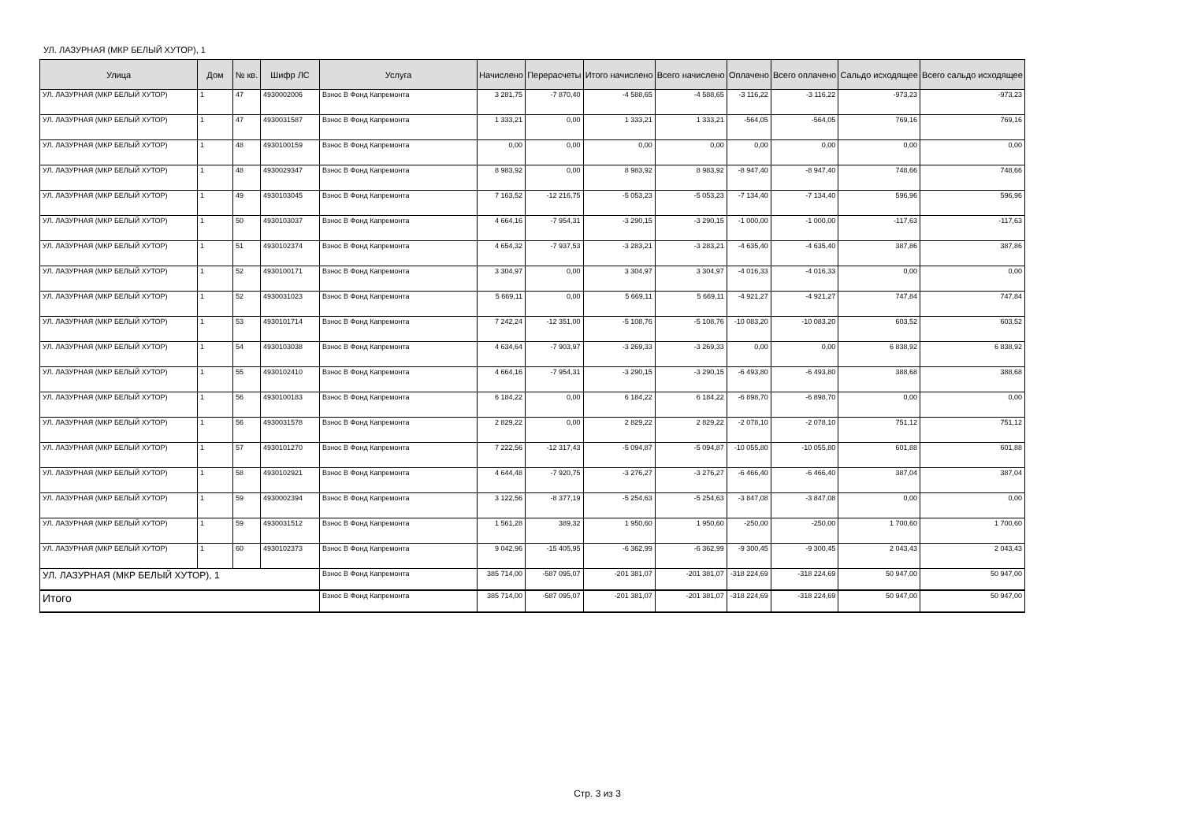УЛ. ЛАЗУРНАЯ (МКР БЕЛЫЙ ХУТОР), 1
| Улица | Дом | № кв. | Шифр ЛС | Услуга | Начислено | Перерасчеты | Итого начислено | Всего начислено | Оплачено | Всего оплачено | Сальдо исходящее | Всего сальдо исходящее |
| --- | --- | --- | --- | --- | --- | --- | --- | --- | --- | --- | --- | --- |
| УЛ. ЛАЗУРНАЯ (МКР БЕЛЫЙ ХУТОР) | 1 | 47 | 4930002006 | Взнос В Фонд Капремонта | 3 281,75 | -7 870,40 | -4 588,65 | -4 588,65 | -3 116,22 | -3 116,22 | -973,23 | -973,23 |
| УЛ. ЛАЗУРНАЯ (МКР БЕЛЫЙ ХУТОР) | 1 | 47 | 4930031587 | Взнос В Фонд Капремонта | 1 333,21 | 0,00 | 1 333,21 | 1 333,21 | -564,05 | -564,05 | 769,16 | 769,16 |
| УЛ. ЛАЗУРНАЯ (МКР БЕЛЫЙ ХУТОР) | 1 | 48 | 4930100159 | Взнос В Фонд Капремонта | 0,00 | 0,00 | 0,00 | 0,00 | 0,00 | 0,00 | 0,00 | 0,00 |
| УЛ. ЛАЗУРНАЯ (МКР БЕЛЫЙ ХУТОР) | 1 | 48 | 4930029347 | Взнос В Фонд Капремонта | 8 983,92 | 0,00 | 8 983,92 | 8 983,92 | -8 947,40 | -8 947,40 | 748,66 | 748,66 |
| УЛ. ЛАЗУРНАЯ (МКР БЕЛЫЙ ХУТОР) | 1 | 49 | 4930103045 | Взнос В Фонд Капремонта | 7 163,52 | -12 216,75 | -5 053,23 | -5 053,23 | -7 134,40 | -7 134,40 | 596,96 | 596,96 |
| УЛ. ЛАЗУРНАЯ (МКР БЕЛЫЙ ХУТОР) | 1 | 50 | 4930103037 | Взнос В Фонд Капремонта | 4 664,16 | -7 954,31 | -3 290,15 | -3 290,15 | -1 000,00 | -1 000,00 | -117,63 | -117,63 |
| УЛ. ЛАЗУРНАЯ (МКР БЕЛЫЙ ХУТОР) | 1 | 51 | 4930102374 | Взнос В Фонд Капремонта | 4 654,32 | -7 937,53 | -3 283,21 | -3 283,21 | -4 635,40 | -4 635,40 | 387,86 | 387,86 |
| УЛ. ЛАЗУРНАЯ (МКР БЕЛЫЙ ХУТОР) | 1 | 52 | 4930100171 | Взнос В Фонд Капремонта | 3 304,97 | 0,00 | 3 304,97 | 3 304,97 | -4 016,33 | -4 016,33 | 0,00 | 0,00 |
| УЛ. ЛАЗУРНАЯ (МКР БЕЛЫЙ ХУТОР) | 1 | 52 | 4930031023 | Взнос В Фонд Капремонта | 5 669,11 | 0,00 | 5 669,11 | 5 669,11 | -4 921,27 | -4 921,27 | 747,84 | 747,84 |
| УЛ. ЛАЗУРНАЯ (МКР БЕЛЫЙ ХУТОР) | 1 | 53 | 4930101714 | Взнос В Фонд Капремонта | 7 242,24 | -12 351,00 | -5 108,76 | -5 108,76 | -10 083,20 | -10 083,20 | 603,52 | 603,52 |
| УЛ. ЛАЗУРНАЯ (МКР БЕЛЫЙ ХУТОР) | 1 | 54 | 4930103038 | Взнос В Фонд Капремонта | 4 634,64 | -7 903,97 | -3 269,33 | -3 269,33 | 0,00 | 0,00 | 6 838,92 | 6 838,92 |
| УЛ. ЛАЗУРНАЯ (МКР БЕЛЫЙ ХУТОР) | 1 | 55 | 4930102410 | Взнос В Фонд Капремонта | 4 664,16 | -7 954,31 | -3 290,15 | -3 290,15 | -6 493,80 | -6 493,80 | 388,68 | 388,68 |
| УЛ. ЛАЗУРНАЯ (МКР БЕЛЫЙ ХУТОР) | 1 | 56 | 4930100183 | Взнос В Фонд Капремонта | 6 184,22 | 0,00 | 6 184,22 | 6 184,22 | -6 898,70 | -6 898,70 | 0,00 | 0,00 |
| УЛ. ЛАЗУРНАЯ (МКР БЕЛЫЙ ХУТОР) | 1 | 56 | 4930031578 | Взнос В Фонд Капремонта | 2 829,22 | 0,00 | 2 829,22 | 2 829,22 | -2 078,10 | -2 078,10 | 751,12 | 751,12 |
| УЛ. ЛАЗУРНАЯ (МКР БЕЛЫЙ ХУТОР) | 1 | 57 | 4930101270 | Взнос В Фонд Капремонта | 7 222,56 | -12 317,43 | -5 094,87 | -5 094,87 | -10 055,80 | -10 055,80 | 601,88 | 601,88 |
| УЛ. ЛАЗУРНАЯ (МКР БЕЛЫЙ ХУТОР) | 1 | 58 | 4930102921 | Взнос В Фонд Капремонта | 4 644,48 | -7 920,75 | -3 276,27 | -3 276,27 | -6 466,40 | -6 466,40 | 387,04 | 387,04 |
| УЛ. ЛАЗУРНАЯ (МКР БЕЛЫЙ ХУТОР) | 1 | 59 | 4930002394 | Взнос В Фонд Капремонта | 3 122,56 | -8 377,19 | -5 254,63 | -5 254,63 | -3 847,08 | -3 847,08 | 0,00 | 0,00 |
| УЛ. ЛАЗУРНАЯ (МКР БЕЛЫЙ ХУТОР) | 1 | 59 | 4930031512 | Взнос В Фонд Капремонта | 1 561,28 | 389,32 | 1 950,60 | 1 950,60 | -250,00 | -250,00 | 1 700,60 | 1 700,60 |
| УЛ. ЛАЗУРНАЯ (МКР БЕЛЫЙ ХУТОР) | 1 | 60 | 4930102373 | Взнос В Фонд Капремонта | 9 042,96 | -15 405,95 | -6 362,99 | -6 362,99 | -9 300,45 | -9 300,45 | 2 043,43 | 2 043,43 |
| УЛ. ЛАЗУРНАЯ (МКР БЕЛЫЙ ХУТОР), 1 | | | | Взнос В Фонд Капремонта | 385 714,00 | -587 095,07 | -201 381,07 | -201 381,07 | -318 224,69 | -318 224,69 | 50 947,00 | 50 947,00 |
| Итого | | | | Взнос В Фонд Капремонта | 385 714,00 | -587 095,07 | -201 381,07 | -201 381,07 | -318 224,69 | -318 224,69 | 50 947,00 | 50 947,00 |
Стр. 3 из 3